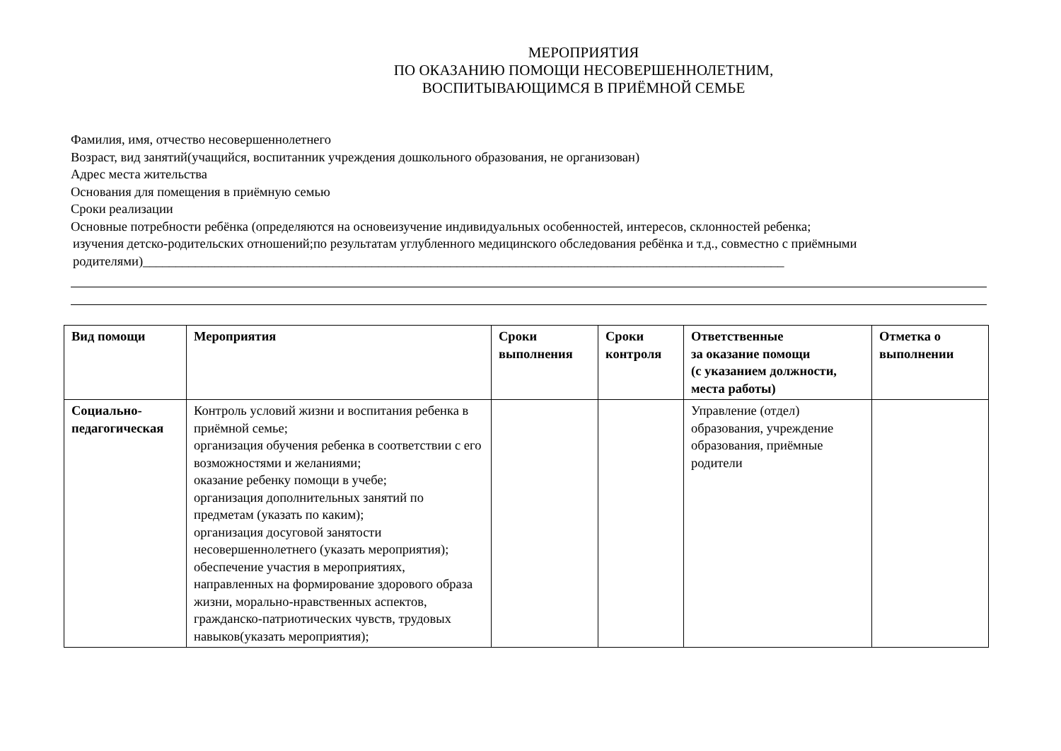МЕРОПРИЯТИЯ
ПО ОКАЗАНИЮ ПОМОЩИ НЕСОВЕРШЕННОЛЕТНИМ,
ВОСПИТЫВАЮЩИМСЯ В ПРИЁМНОЙ СЕМЬЕ
Фамилия, имя, отчество несовершеннолетнего
Возраст, вид занятий(учащийся, воспитанник учреждения дошкольного образования, не организован)
Адрес места жительства
Основания для помещения в приёмную семью
Сроки реализации
Основные потребности ребёнка (определяются на основеизучение индивидуальных особенностей, интересов, склонностей ребенка;
изучения детско-родительских отношений;по результатам углубленного медицинского обследования ребёнка и т.д., совместно с приёмными
родителями)__________________________________________________________________________________________________
| Вид помощи | Мероприятия | Сроки выполнения | Сроки контроля | Ответственные за оказание помощи (с указанием должности, места работы) | Отметка о выполнении |
| --- | --- | --- | --- | --- | --- |
| Социально-педагогическая | Контроль условий жизни и воспитания ребенка в приёмной семье; организация обучения ребенка в соответствии с его возможностями и желаниями; оказание ребенку помощи в учебе; организация дополнительных занятий по предметам (указать по каким); организация досуговой занятости несовершеннолетнего (указать мероприятия); обеспечение участия в мероприятиях, направленных на формирование здорового образа жизни, морально-нравственных аспектов, гражданско-патриотических чувств, трудовых навыков(указать мероприятия); | | | Управление (отдел) образования, учреждение образования, приёмные родители | |